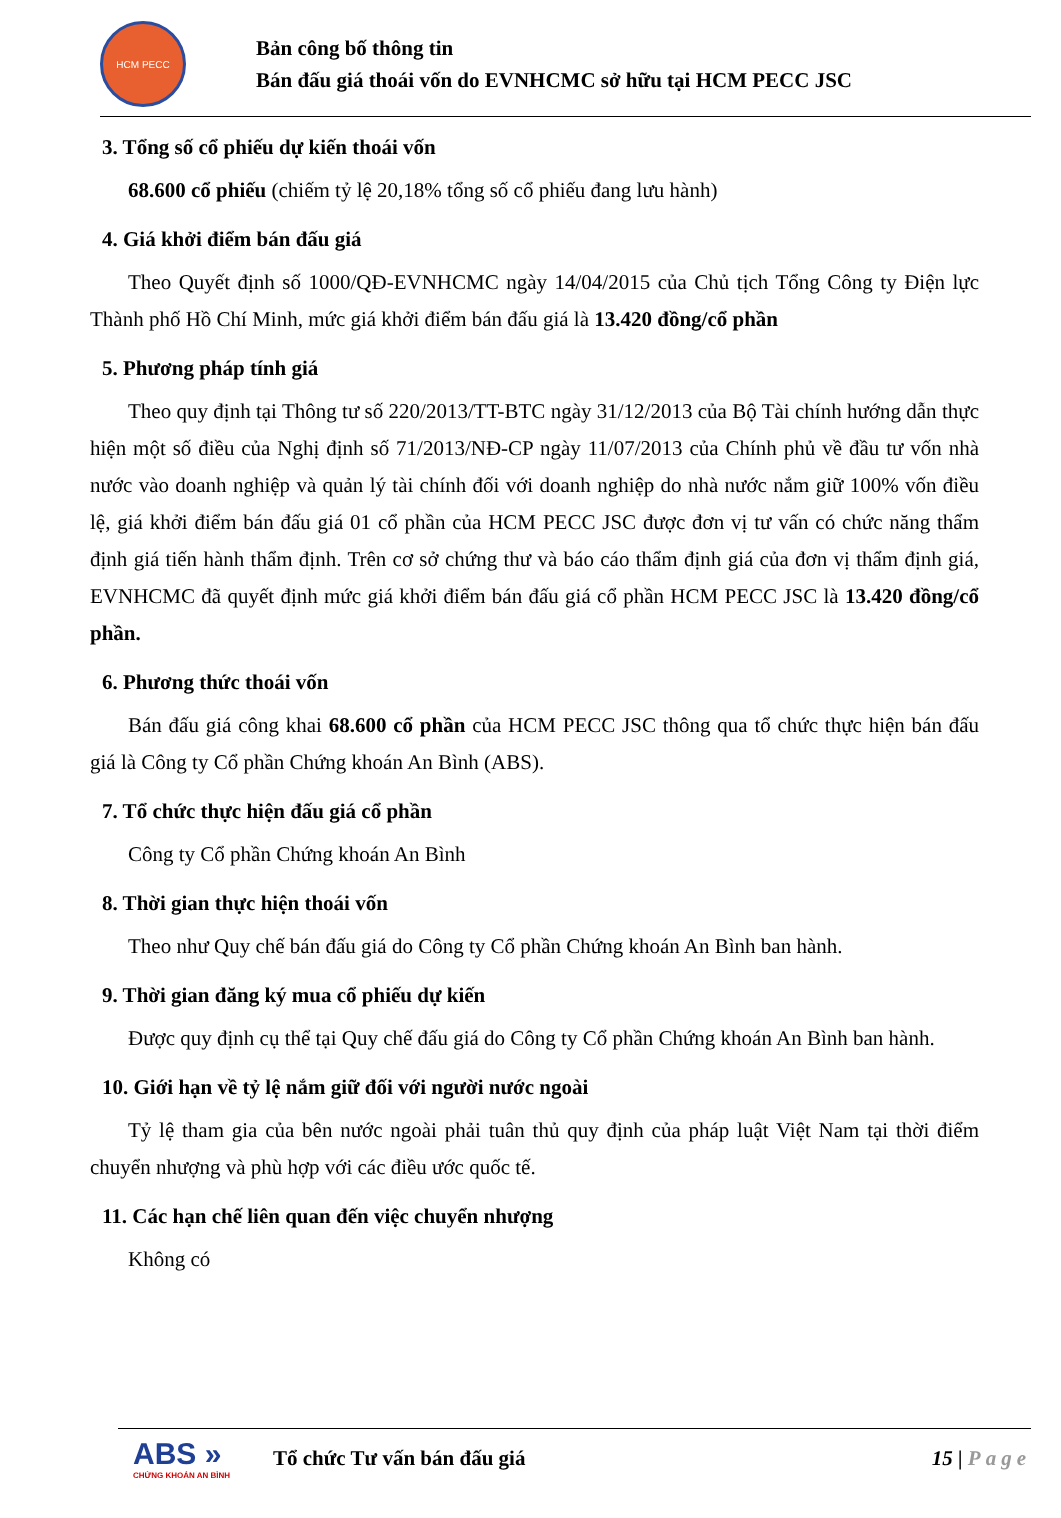HCM PECC
Bản công bố thông tin
Bán đấu giá thoái vốn do EVNHCMC sở hữu tại HCM PECC JSC
3. Tổng số cổ phiếu dự kiến thoái vốn
68.600 cổ phiếu (chiếm tỷ lệ 20,18% tổng số cổ phiếu đang lưu hành)
4. Giá khởi điểm bán đấu giá
Theo Quyết định số 1000/QĐ-EVNHCMC ngày 14/04/2015 của Chủ tịch Tổng Công ty Điện lực Thành phố Hồ Chí Minh, mức giá khởi điểm bán đấu giá là 13.420 đồng/cổ phần
5. Phương pháp tính giá
Theo quy định tại Thông tư số 220/2013/TT-BTC ngày 31/12/2013 của Bộ Tài chính hướng dẫn thực hiện một số điều của Nghị định số 71/2013/NĐ-CP ngày 11/07/2013 của Chính phủ về đầu tư vốn nhà nước vào doanh nghiệp và quản lý tài chính đối với doanh nghiệp do nhà nước nắm giữ 100% vốn điều lệ, giá khởi điểm bán đấu giá 01 cổ phần của HCM PECC JSC được đơn vị tư vấn có chức năng thẩm định giá tiến hành thẩm định. Trên cơ sở chứng thư và báo cáo thẩm định giá của đơn vị thẩm định giá, EVNHCMC đã quyết định mức giá khởi điểm bán đấu giá cổ phần HCM PECC JSC là 13.420 đồng/cổ phần.
6. Phương thức thoái vốn
Bán đấu giá công khai 68.600 cổ phần của HCM PECC JSC thông qua tổ chức thực hiện bán đấu giá là Công ty Cổ phần Chứng khoán An Bình (ABS).
7. Tổ chức thực hiện đấu giá cổ phần
Công ty Cổ phần Chứng khoán An Bình
8. Thời gian thực hiện thoái vốn
Theo như Quy chế bán đấu giá do Công ty Cổ phần Chứng khoán An Bình ban hành.
9. Thời gian đăng ký mua cổ phiếu dự kiến
Được quy định cụ thể tại Quy chế đấu giá do Công ty Cổ phần Chứng khoán An Bình ban hành.
10. Giới hạn về tỷ lệ nắm giữ đối với người nước ngoài
Tỷ lệ tham gia của bên nước ngoài phải tuân thủ quy định của pháp luật Việt Nam tại thời điểm chuyển nhượng và phù hợp với các điều ước quốc tế.
11. Các hạn chế liên quan đến việc chuyển nhượng
Không có
ABS »
CHỨNG KHOÁN AN BÌNH
Tổ chức Tư vấn bán đấu giá 15 | Page